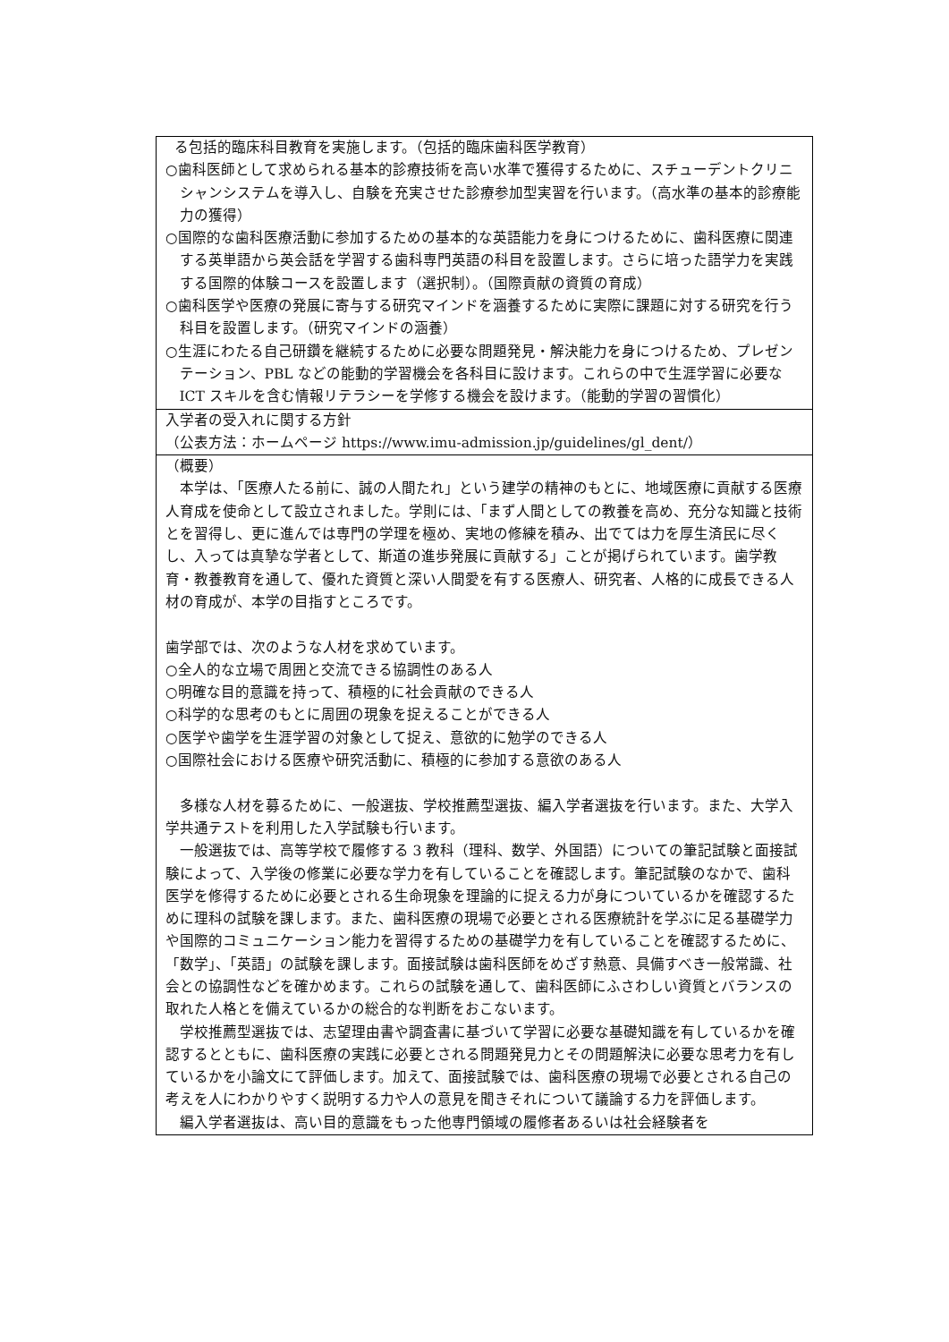| る包括的臨床科目教育を実施します。（包括的臨床歯科医学教育） ○歯科医師として求められる基本的診療技術を高い水準で獲得するために、スチューデントクリニシャンシステムを導入し、自験を充実させた診療参加型実習を行います。（高水準の基本的診療能力の獲得） ○国際的な歯科医療活動に参加するための基本的な英語能力を身につけるために、歯科医療に関連する英単語から英会話を学習する歯科専門英語の科目を設置します。さらに培った語学力を実践する国際的体験コースを設置します（選択制）。（国際貢献の資質の育成） ○歯科医学や医療の発展に寄与する研究マインドを涵養するために実際に課題に対する研究を行う科目を設置します。（研究マインドの涵養） ○生涯にわたる自己研鑽を継続するために必要な問題発見・解決能力を身につけるため、プレゼンテーション、PBL などの能動的学習機会を各科目に設けます。これらの中で生涯学習に必要な ICT スキルを含む情報リテラシーを学修する機会を設けます。（能動的学習の習慣化） |
| 入学者の受入れに関する方針 （公表方法：ホームページ https://www.imu-admission.jp/guidelines/gl_dent/） |
| （概要） 本学は、「医療人たる前に、誠の人間たれ」という建学の精神のもとに、地域医療に貢献する医療人育成を使命として設立されました。学則には、「まず人間としての教養を高め、充分な知識と技術とを習得し、更に進んでは専門の学理を極め、実地の修練を積み、出でては力を厚生済民に尽くし、入っては真摯な学者として、斯道の進歩発展に貢献する」ことが掲げられています。歯学教育・教養教育を通して、優れた資質と深い人間愛を有する医療人、研究者、人格的に成長できる人材の育成が、本学の目指すところです。 歯学部では、次のような人材を求めています。 ○全人的な立場で周囲と交流できる協調性のある人 ○明確な目的意識を持って、積極的に社会貢献のできる人 ○科学的な思考のもとに周囲の現象を捉えることができる人 ○医学や歯学を生涯学習の対象として捉え、意欲的に勉学のできる人 ○国際社会における医療や研究活動に、積極的に参加する意欲のある人 多様な人材を募るために、一般選抜、学校推薦型選抜、編入学者選抜を行います。また、大学入学共通テストを利用した入学試験も行います。 一般選抜では、高等学校で履修する 3 教科（理科、数学、外国語）についての筆記試験と面接試験によって、入学後の修業に必要な学力を有していることを確認します。筆記試験のなかで、歯科医学を修得するために必要とされる生命現象を理論的に捉える力が身についているかを確認するために理科の試験を課します。また、歯科医療の現場で必要とされる医療統計を学ぶに足る基礎学力や国際的コミュニケーション能力を習得するための基礎学力を有していることを確認するために、「数学」、「英語」の試験を課します。面接試験は歯科医師をめざす熱意、具備すべき一般常識、社会との協調性などを確かめます。これらの試験を通して、歯科医師にふさわしい資質とバランスの取れた人格とを備えているかの総合的な判断をおこないます。 学校推薦型選抜では、志望理由書や調査書に基づいて学習に必要な基礎知識を有しているかを確認するとともに、歯科医療の実践に必要とされる問題発見力とその問題解決に必要な思考力を有しているかを小論文にて評価します。加えて、面接試験では、歯科医療の現場で必要とされる自己の考えを人にわかりやすく説明する力や人の意見を聞きそれについて議論する力を評価します。 編入学者選抜は、高い目的意識をもった他専門領域の履修者あるいは社会経験者を |